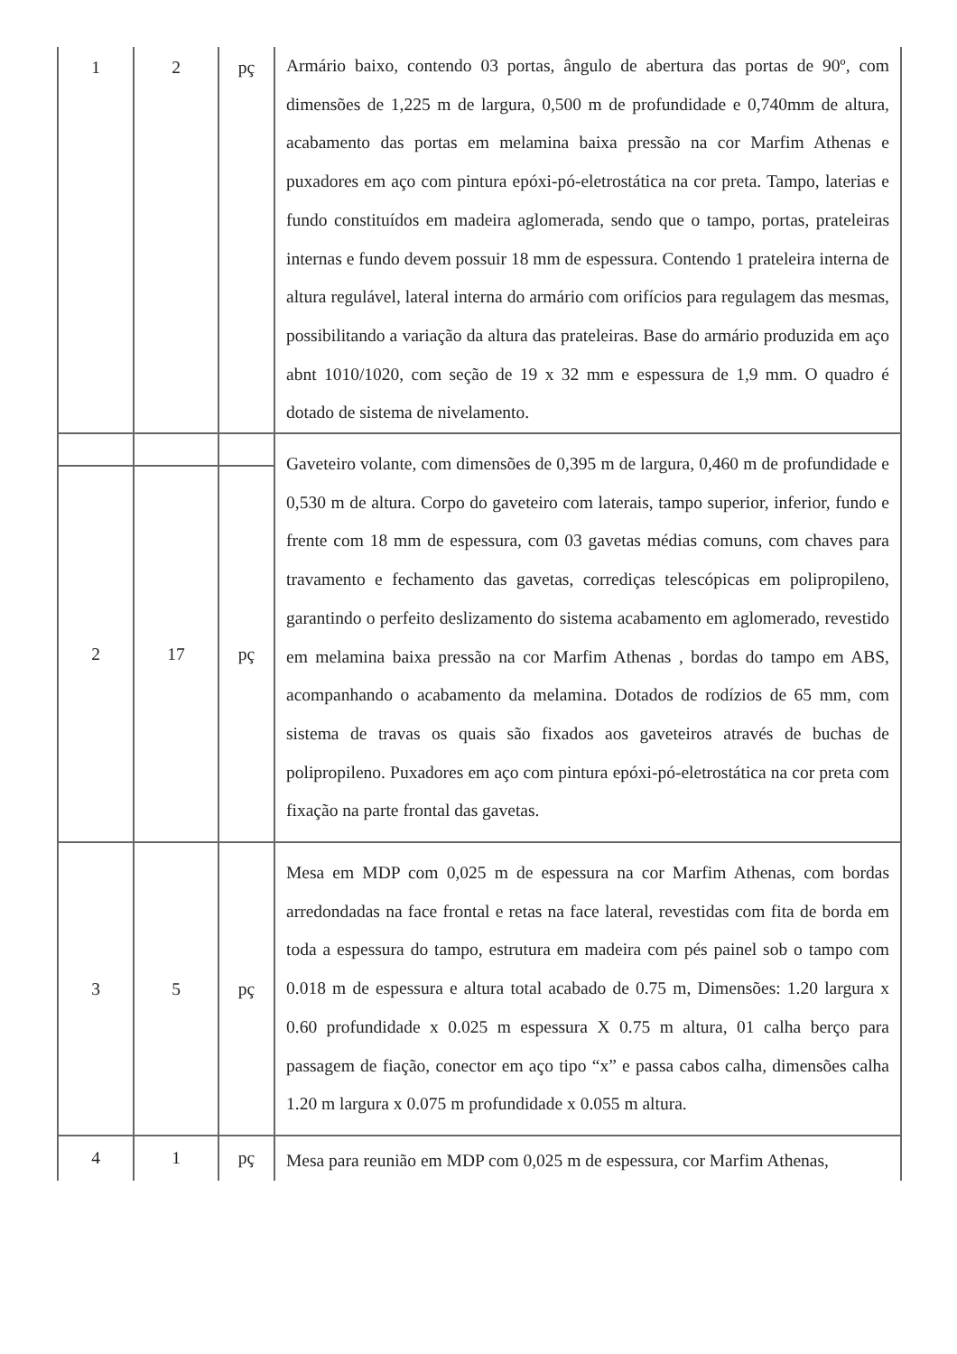| 1 | 2 | pç | Armário baixo, contendo 03 portas, ângulo de abertura das portas de 90º, com dimensões de 1,225 m de largura, 0,500 m de profundidade e 0,740mm de altura, acabamento das portas em melamina baixa pressão na cor Marfim Athenas e puxadores em aço com pintura epóxi-pó-eletrostática na cor preta. Tampo, laterias e fundo constituídos em madeira aglomerada, sendo que o tampo, portas, prateleiras internas e fundo devem possuir 18 mm de espessura. Contendo 1 prateleira interna de altura regulável, lateral interna do armário com orifícios para regulagem das mesmas, possibilitando a variação da altura das prateleiras. Base do armário produzida em aço abnt 1010/1020, com seção de 19 x 32 mm e espessura de 1,9 mm. O quadro é dotado de sistema de nivelamento. |
| | | | Gaveteiro volante, com dimensões de 0,395 m de largura, 0,460 m de profundidade e 0,530 m de altura. Corpo do gaveteiro com laterais, tampo superior, inferior, fundo e frente com 18 mm de espessura, com 03 gavetas médias comuns, com chaves para travamento e fechamento das gavetas, corrediças telescópicas em polipropileno, garantindo o perfeito deslizamento do sistema acabamento em aglomerado, revestido em melamina baixa pressão na cor Marfim Athenas , bordas do tampo em ABS, acompanhando o acabamento da melamina. Dotados de rodízios de 65 mm, com sistema de travas os quais são fixados aos gaveteiros através de buchas de polipropileno. Puxadores em aço com pintura epóxi-pó-eletrostática na cor preta com fixação na parte frontal das gavetas. |
| 2 | 17 | pç | |
| 3 | 5 | pç | Mesa em MDP com 0,025 m de espessura na cor Marfim Athenas, com bordas arredondadas na face frontal e retas na face lateral, revestidas com fita de borda em toda a espessura do tampo, estrutura em madeira com pés painel sob o tampo com 0.018 m de espessura e altura total acabado de 0.75 m, Dimensões: 1.20 largura x 0.60 profundidade x 0.025 m espessura X 0.75 m altura, 01 calha berço para passagem de fiação, conector em aço tipo “x” e passa cabos calha, dimensões calha 1.20 m largura x 0.075 m profundidade x 0.055 m altura. |
| 4 | 1 | pç | Mesa para reunião em MDP com 0,025 m de espessura, cor Marfim Athenas, |